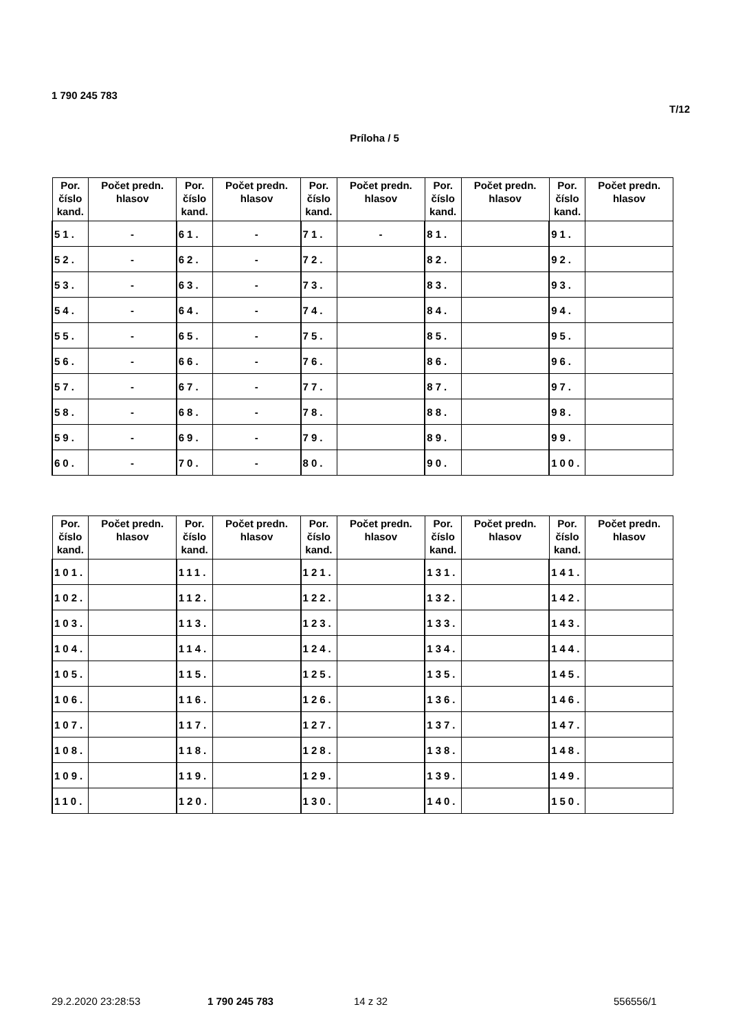1 790 245 783
T/12
Príloha / 5
| Por. číslo kand. | Počet predn. hlasov | Por. číslo kand. | Počet predn. hlasov | Por. číslo kand. | Počet predn. hlasov | Por. číslo kand. | Počet predn. hlasov | Por. číslo kand. | Počet predn. hlasov |
| --- | --- | --- | --- | --- | --- | --- | --- | --- | --- |
| 51. | - | 61. | - | 71. | - | 81. | | 91. | |
| 52. | - | 62. | - | 72. | | 82. | | 92. | |
| 53. | - | 63. | - | 73. | | 83. | | 93. | |
| 54. | - | 64. | - | 74. | | 84. | | 94. | |
| 55. | - | 65. | - | 75. | | 85. | | 95. | |
| 56. | - | 66. | - | 76. | | 86. | | 96. | |
| 57. | - | 67. | - | 77. | | 87. | | 97. | |
| 58. | - | 68. | - | 78. | | 88. | | 98. | |
| 59. | - | 69. | - | 79. | | 89. | | 99. | |
| 60. | - | 70. | - | 80. | | 90. | | 100. | |
| Por. číslo kand. | Počet predn. hlasov | Por. číslo kand. | Počet predn. hlasov | Por. číslo kand. | Počet predn. hlasov | Por. číslo kand. | Počet predn. hlasov | Por. číslo kand. | Počet predn. hlasov |
| --- | --- | --- | --- | --- | --- | --- | --- | --- | --- |
| 101. | | 111. | | 121. | | 131. | | 141. | |
| 102. | | 112. | | 122. | | 132. | | 142. | |
| 103. | | 113. | | 123. | | 133. | | 143. | |
| 104. | | 114. | | 124. | | 134. | | 144. | |
| 105. | | 115. | | 125. | | 135. | | 145. | |
| 106. | | 116. | | 126. | | 136. | | 146. | |
| 107. | | 117. | | 127. | | 137. | | 147. | |
| 108. | | 118. | | 128. | | 138. | | 148. | |
| 109. | | 119. | | 129. | | 139. | | 149. | |
| 110. | | 120. | | 130. | | 140. | | 150. | |
29.2.2020 23:28:53 1 790 245 783 14 z 32 556556/1